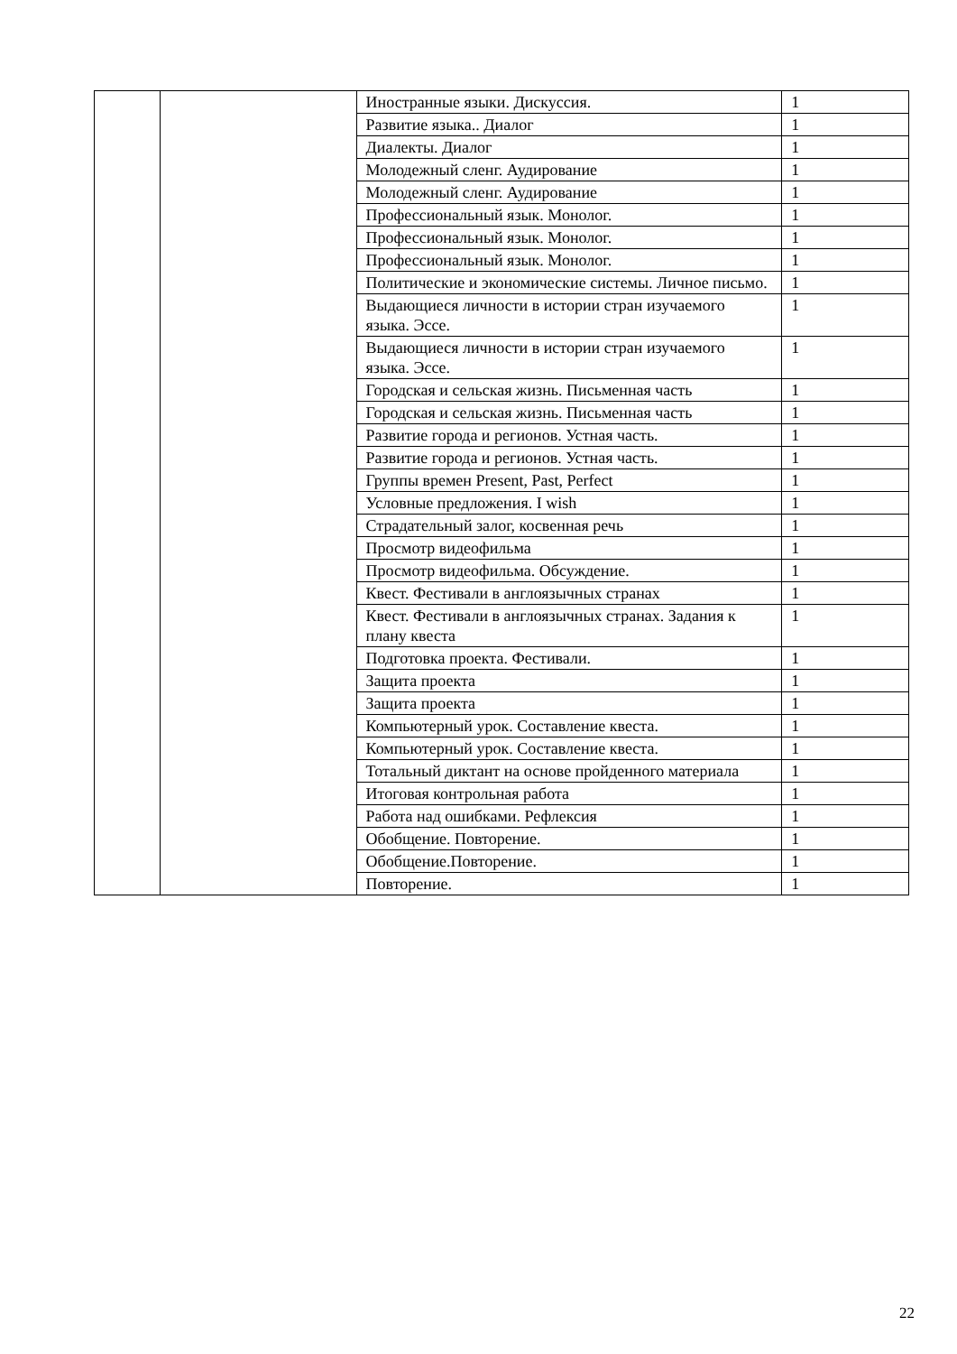| | | Иностранные языки. Дискуссия. | 1 |
| | | Развитие языка.. Диалог | 1 |
| | | Диалекты. Диалог | 1 |
| | | Молодежный сленг. Аудирование | 1 |
| | | Молодежный сленг. Аудирование | 1 |
| | | Профессиональный язык. Монолог. | 1 |
| | | Профессиональный язык. Монолог. | 1 |
| | | Профессиональный язык. Монолог. | 1 |
| | | Политические и экономические системы. Личное письмо. | 1 |
| | | Выдающиеся личности в истории стран изучаемого языка. Эссе. | 1 |
| | | Выдающиеся личности в истории стран изучаемого языка. Эссе. | 1 |
| | | Городская и сельская жизнь. Письменная часть | 1 |
| | | Городская и сельская жизнь. Письменная часть | 1 |
| | | Развитие города и регионов. Устная часть. | 1 |
| | | Развитие города и регионов. Устная часть. | 1 |
| | | Группы времен Present, Past, Perfect | 1 |
| | | Условные предложения. I wish | 1 |
| | | Страдательный залог, косвенная речь | 1 |
| | | Просмотр видеофильма | 1 |
| | | Просмотр видеофильма. Обсуждение. | 1 |
| | | Квест. Фестивали в англоязычных странах | 1 |
| | | Квест. Фестивали в англоязычных странах. Задания к плану квеста | 1 |
| | | Подготовка проекта. Фестивали. | 1 |
| | | Защита проекта | 1 |
| | | Защита проекта | 1 |
| | | Компьютерный урок. Составление квеста. | 1 |
| | | Компьютерный урок. Составление квеста. | 1 |
| | | Тотальный диктант на основе пройденного материала | 1 |
| | | Итоговая контрольная работа | 1 |
| | | Работа над ошибками. Рефлексия | 1 |
| | | Обобщение. Повторение. | 1 |
| | | Обобщение.Повторение. | 1 |
| | | Повторение. | 1 |
22